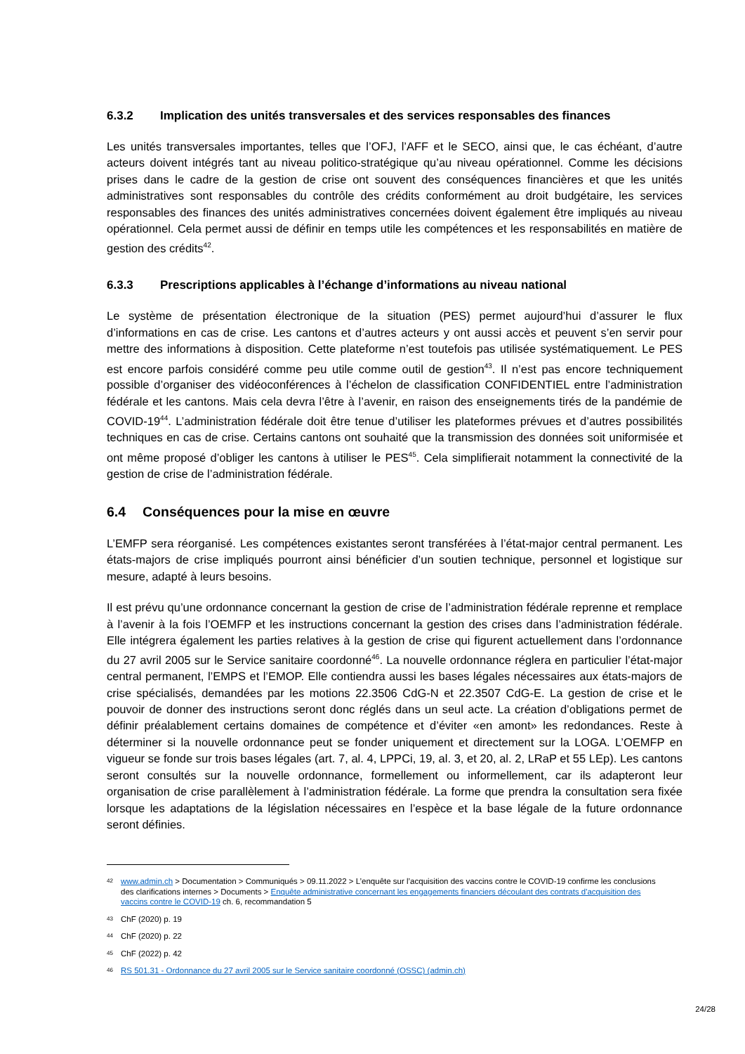6.3.2 Implication des unités transversales et des services responsables des finances
Les unités transversales importantes, telles que l’OFJ, l’AFF et le SECO, ainsi que, le cas échéant, d’autre acteurs doivent intégrés tant au niveau politico-stratégique qu’au niveau opérationnel. Comme les décisions prises dans le cadre de la gestion de crise ont souvent des conséquences financières et que les unités administratives sont responsables du contrôle des crédits conformément au droit budgétaire, les services responsables des finances des unités administratives concernées doivent également être impliqués au niveau opérationnel. Cela permet aussi de définir en temps utile les compétences et les responsabilités en matière de gestion des crédits<sup>42</sup>.
6.3.3 Prescriptions applicables à l’échange d’informations au niveau national
Le système de présentation électronique de la situation (PES) permet aujourd’hui d’assurer le flux d’informations en cas de crise. Les cantons et d’autres acteurs y ont aussi accès et peuvent s’en servir pour mettre des informations à disposition. Cette plateforme n’est toutefois pas utilisée systématiquement. Le PES est encore parfois considéré comme peu utile comme outil de gestion<sup>43</sup>. Il n’est pas encore techniquement possible d’organiser des vidéoconférences à l’échelon de classification CONFIDENTIEL entre l’administration fédérale et les cantons. Mais cela devra l’être à l’avenir, en raison des enseignements tirés de la pandémie de COVID-19<sup>44</sup>. L’administration fédérale doit être tenue d’utiliser les plateformes prévues et d’autres possibilités techniques en cas de crise. Certains cantons ont souhaité que la transmission des données soit uniformisée et ont même proposé d’obliger les cantons à utiliser le PES<sup>45</sup>. Cela simplifierait notamment la connectivité de la gestion de crise de l’administration fédérale.
6.4 Conséquences pour la mise en œuvre
L’EMFP sera réorganisé. Les compétences existantes seront transférées à l’état-major central permanent. Les états-majors de crise impliqués pourront ainsi bénéficier d’un soutien technique, personnel et logistique sur mesure, adapté à leurs besoins.
Il est prévu qu’une ordonnance concernant la gestion de crise de l’administration fédérale reprenne et remplace à l’avenir à la fois l’OEMFP et les instructions concernant la gestion des crises dans l’administration fédérale. Elle intégrera également les parties relatives à la gestion de crise qui figurent actuellement dans l’ordonnance du 27 avril 2005 sur le Service sanitaire coordonné<sup>46</sup>. La nouvelle ordonnance réglera en particulier l’état-major central permanent, l’EMPS et l’EMOP. Elle contiendra aussi les bases légales nécessaires aux états-majors de crise spécialisés, demandées par les motions 22.3506 CdG-N et 22.3507 CdG-E. La gestion de crise et le pouvoir de donner des instructions seront donc réglés dans un seul acte. La création d’obligations permet de définir préalablement certains domaines de compétence et d’éviter «en amont» les redondances. Reste à déterminer si la nouvelle ordonnance peut se fonder uniquement et directement sur la LOGA. L’OEMFP en vigueur se fonde sur trois bases légales (art. 7, al. 4, LPPCi, 19, al. 3, et 20, al. 2, LRaP et 55 LEp). Les cantons seront consultés sur la nouvelle ordonnance, formellement ou informellement, car ils adapteront leur organisation de crise parallèlement à l’administration fédérale. La forme que prendra la consultation sera fixée lorsque les adaptations de la législation nécessaires en l’espèce et la base légale de la future ordonnance seront définies.
42 www.admin.ch > Documentation > Communiqués > 09.11.2022 > L’enquête sur l’acquisition des vaccins contre le COVID-19 confirme les conclusions des clarifications internes > Documents > Enquête administrative concernant les engagements financiers découlant des contrats d'acquisition des vaccins contre le COVID-19 ch. 6, recommandation 5
43 ChF (2020) p. 19
44 ChF (2020) p. 22
45 ChF (2022) p. 42
46 RS 501.31 - Ordonnance du 27 avril 2005 sur le Service sanitaire coordonné (OSSC) (admin.ch)
24/28